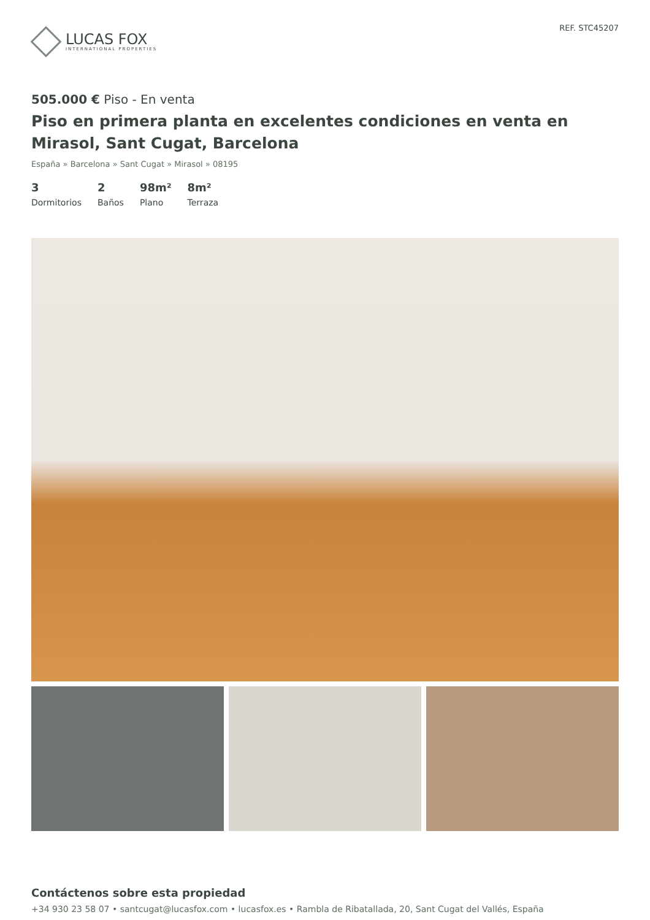LUCAS FOX
INTERNATIONAL PROPERTIES
REF. STC45207
505.000 € Piso - En venta
Piso en primera planta en excelentes condiciones en venta en Mirasol, Sant Cugat, Barcelona
España » Barcelona » Sant Cugat » Mirasol » 08195
3
Dormitorios
2
Baños
98m²
Plano
8m²
Terraza
Contáctenos sobre esta propiedad
+34 930 23 58 07 • santcugat@lucasfox.com • lucasfox.es • Rambla de Ribatallada, 20, Sant Cugat del Vallés, España